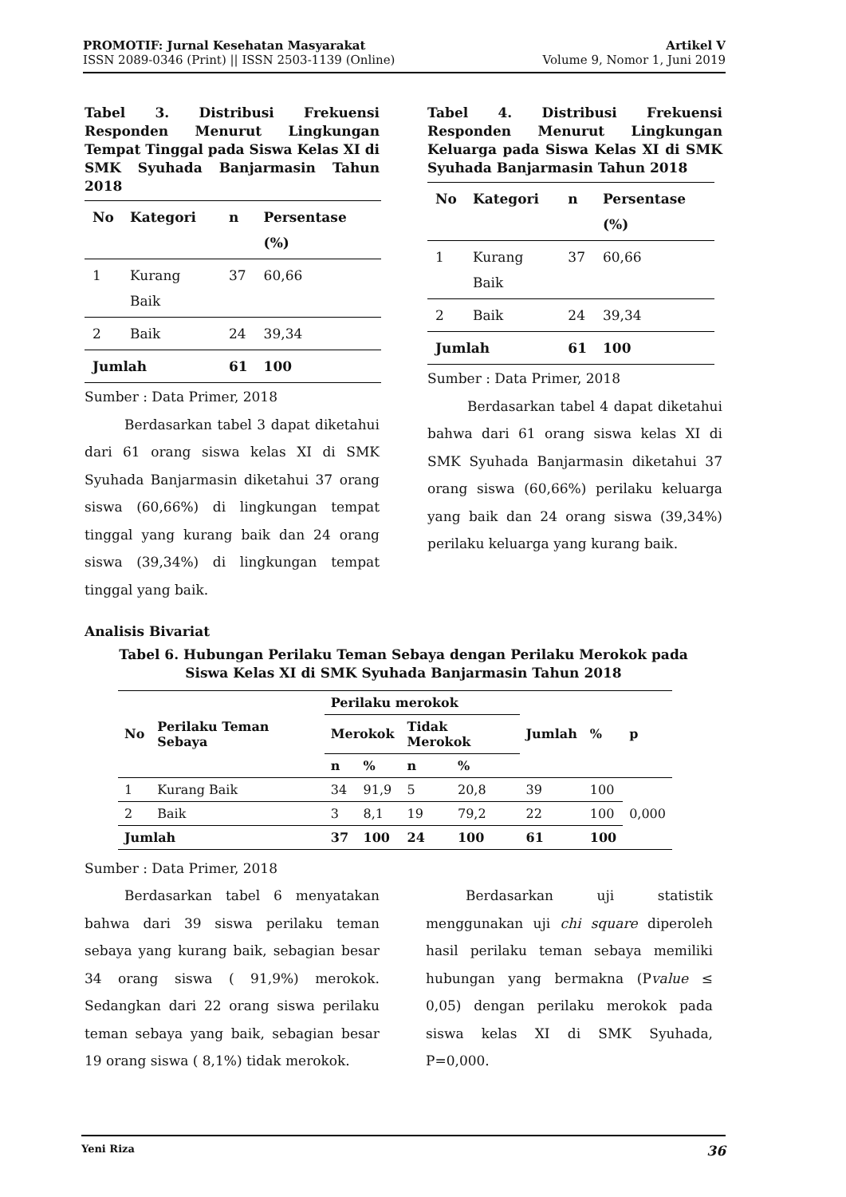PROMOTIF: Jurnal Kesehatan Masyarakat
ISSN 2089-0346 (Print) || ISSN 2503-1139 (Online)
Artikel V
Volume 9, Nomor 1, Juni 2019
Tabel 3. Distribusi Frekuensi Responden Menurut Lingkungan Tempat Tinggal pada Siswa Kelas XI di SMK Syuhada Banjarmasin Tahun 2018
| No | Kategori | n | Persentase (%) |
| --- | --- | --- | --- |
| 1 | Kurang Baik | 37 | 60,66 |
| 2 | Baik | 24 | 39,34 |
| Jumlah | | 61 | 100 |
Sumber : Data Primer, 2018
Berdasarkan tabel 3 dapat diketahui dari 61 orang siswa kelas XI di SMK Syuhada Banjarmasin diketahui 37 orang siswa (60,66%) di lingkungan tempat tinggal yang kurang baik dan 24 orang siswa (39,34%) di lingkungan tempat tinggal yang baik.
Tabel 4. Distribusi Frekuensi Responden Menurut Lingkungan Keluarga pada Siswa Kelas XI di SMK Syuhada Banjarmasin Tahun 2018
| No | Kategori | n | Persentase (%) |
| --- | --- | --- | --- |
| 1 | Kurang Baik | 37 | 60,66 |
| 2 | Baik | 24 | 39,34 |
| Jumlah | | 61 | 100 |
Sumber : Data Primer, 2018
Berdasarkan tabel 4 dapat diketahui bahwa dari 61 orang siswa kelas XI di SMK Syuhada Banjarmasin diketahui 37 orang siswa (60,66%) perilaku keluarga yang baik dan 24 orang siswa (39,34%) perilaku keluarga yang kurang baik.
Analisis Bivariat
Tabel 6. Hubungan Perilaku Teman Sebaya dengan Perilaku Merokok pada
Siswa Kelas XI di SMK Syuhada Banjarmasin Tahun 2018
| No | Perilaku Teman Sebaya | Perilaku merokok | | | | Jumlah | % | p |
| --- | --- | --- | --- | --- | --- | --- | --- | --- |
| | | Merokok | | Tidak Merokok | | | | |
| | | n | % | n | % | | | |
| 1 | Kurang Baik | 34 | 91,9 | 5 | 20,8 | 39 | 100 | 0,000 |
| 2 | Baik | 3 | 8,1 | 19 | 79,2 | 22 | 100 | |
| Jumlah | | 37 | 100 | 24 | 100 | 61 | 100 | |
Sumber : Data Primer, 2018
Berdasarkan tabel 6 menyatakan bahwa dari 39 siswa perilaku teman sebaya yang kurang baik, sebagian besar 34 orang siswa ( 91,9%) merokok. Sedangkan dari 22 orang siswa perilaku teman sebaya yang baik, sebagian besar 19 orang siswa ( 8,1%) tidak merokok.
Berdasarkan uji statistik menggunakan uji chi square diperoleh hasil perilaku teman sebaya memiliki hubungan yang bermakna (Pvalue ≤ 0,05) dengan perilaku merokok pada siswa kelas XI di SMK Syuhada, P=0,000.
Yeni Riza 36